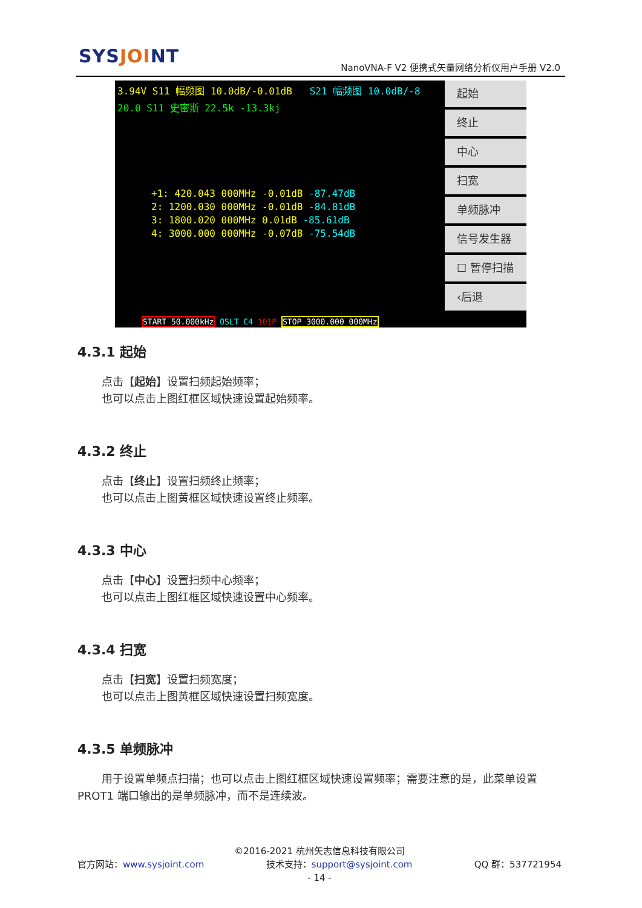SYSJOINT
NanoVNA-F V2 便携式矢量网络分析仪用户手册 V2.0
3.94V S11 幅频图 10.0dB/-0.01dB S21 幅频图 10.0dB/-8
20.0 S11 史密斯 22.5k -13.3kj
+1: 420.043 000MHz -0.01dB -87.47dB
2: 1200.030 000MHz -0.01dB -84.81dB
3: 1800.020 000MHz 0.01dB -85.61dB
4: 3000.000 000MHz -0.07dB -75.54dB
START 50.000kHz OSLT C4 101P STOP 3000.000 000MHz
起始
终止
中心
扫宽
单频脉冲
信号发生器
☐ 暂停扫描
‹后退
4.3.1 起始
点击【起始】设置扫频起始频率；
也可以点击上图红框区域快速设置起始频率。
4.3.2 终止
点击【终止】设置扫频终止频率；
也可以点击上图黄框区域快速设置终止频率。
4.3.3 中心
点击【中心】设置扫频中心频率；
也可以点击上图红框区域快速设置中心频率。
4.3.4 扫宽
点击【扫宽】设置扫频宽度；
也可以点击上图黄框区域快速设置扫频宽度。
4.3.5 单频脉冲
用于设置单频点扫描；也可以点击上图红框区域快速设置频率；需要注意的是，此菜单设置 PROT1 端口输出的是单频脉冲，而不是连续波。
©2016-2021 杭州矢志信息科技有限公司
官方网站：www.sysjoint.com 技术支持：support@sysjoint.com QQ 群：537721954
- 14 -